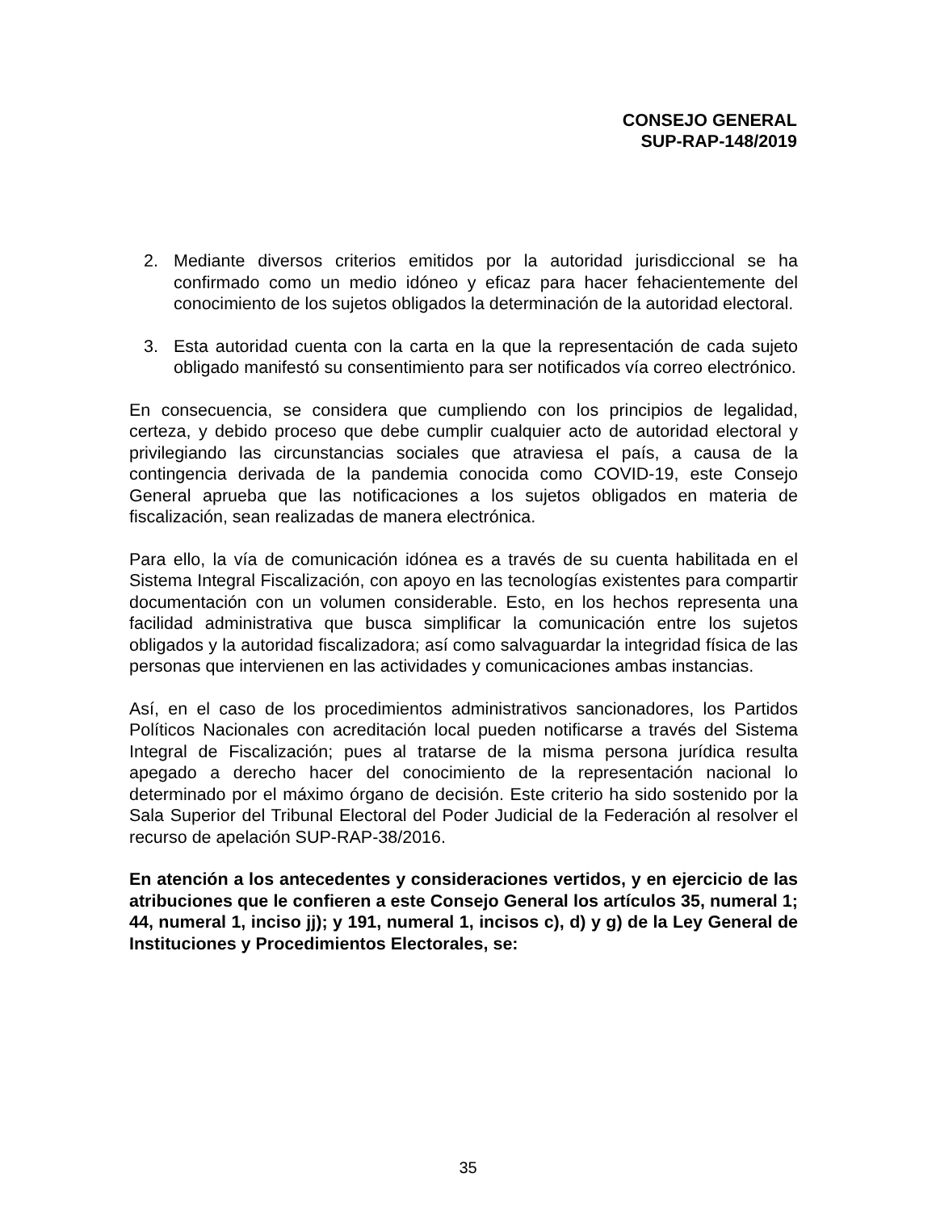CONSEJO GENERAL
SUP-RAP-148/2019
2. Mediante diversos criterios emitidos por la autoridad jurisdiccional se ha confirmado como un medio idóneo y eficaz para hacer fehacientemente del conocimiento de los sujetos obligados la determinación de la autoridad electoral.
3. Esta autoridad cuenta con la carta en la que la representación de cada sujeto obligado manifestó su consentimiento para ser notificados vía correo electrónico.
En consecuencia, se considera que cumpliendo con los principios de legalidad, certeza, y debido proceso que debe cumplir cualquier acto de autoridad electoral y privilegiando las circunstancias sociales que atraviesa el país, a causa de la contingencia derivada de la pandemia conocida como COVID-19, este Consejo General aprueba que las notificaciones a los sujetos obligados en materia de fiscalización, sean realizadas de manera electrónica.
Para ello, la vía de comunicación idónea es a través de su cuenta habilitada en el Sistema Integral Fiscalización, con apoyo en las tecnologías existentes para compartir documentación con un volumen considerable. Esto, en los hechos representa una facilidad administrativa que busca simplificar la comunicación entre los sujetos obligados y la autoridad fiscalizadora; así como salvaguardar la integridad física de las personas que intervienen en las actividades y comunicaciones ambas instancias.
Así, en el caso de los procedimientos administrativos sancionadores, los Partidos Políticos Nacionales con acreditación local pueden notificarse a través del Sistema Integral de Fiscalización; pues al tratarse de la misma persona jurídica resulta apegado a derecho hacer del conocimiento de la representación nacional lo determinado por el máximo órgano de decisión. Este criterio ha sido sostenido por la Sala Superior del Tribunal Electoral del Poder Judicial de la Federación al resolver el recurso de apelación SUP-RAP-38/2016.
En atención a los antecedentes y consideraciones vertidos, y en ejercicio de las atribuciones que le confieren a este Consejo General los artículos 35, numeral 1; 44, numeral 1, inciso jj); y 191, numeral 1, incisos c), d) y g) de la Ley General de Instituciones y Procedimientos Electorales, se:
35